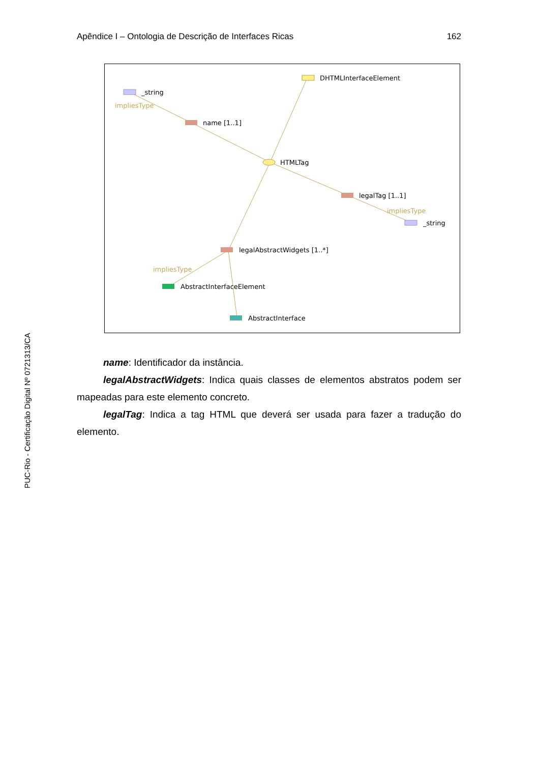Apêndice I – Ontologia de Descrição de Interfaces Ricas 162
DHTMLInterfaceElement
_string
impliesType
name [1..1]
HTMLTag
legalTag [1..1]
impliesType
_string
legalAbstractWidgets [1..*]
impliesType
AbstractInterfaceElement
AbstractInterface
name: Identificador da instância.
legalAbstractWidgets: Indica quais classes de elementos abstratos podem ser mapeadas para este elemento concreto.
legalTag: Indica a tag HTML que deverá ser usada para fazer a tradução do elemento.
PUC-Rio - Certificação Digital Nº 0721313/CA